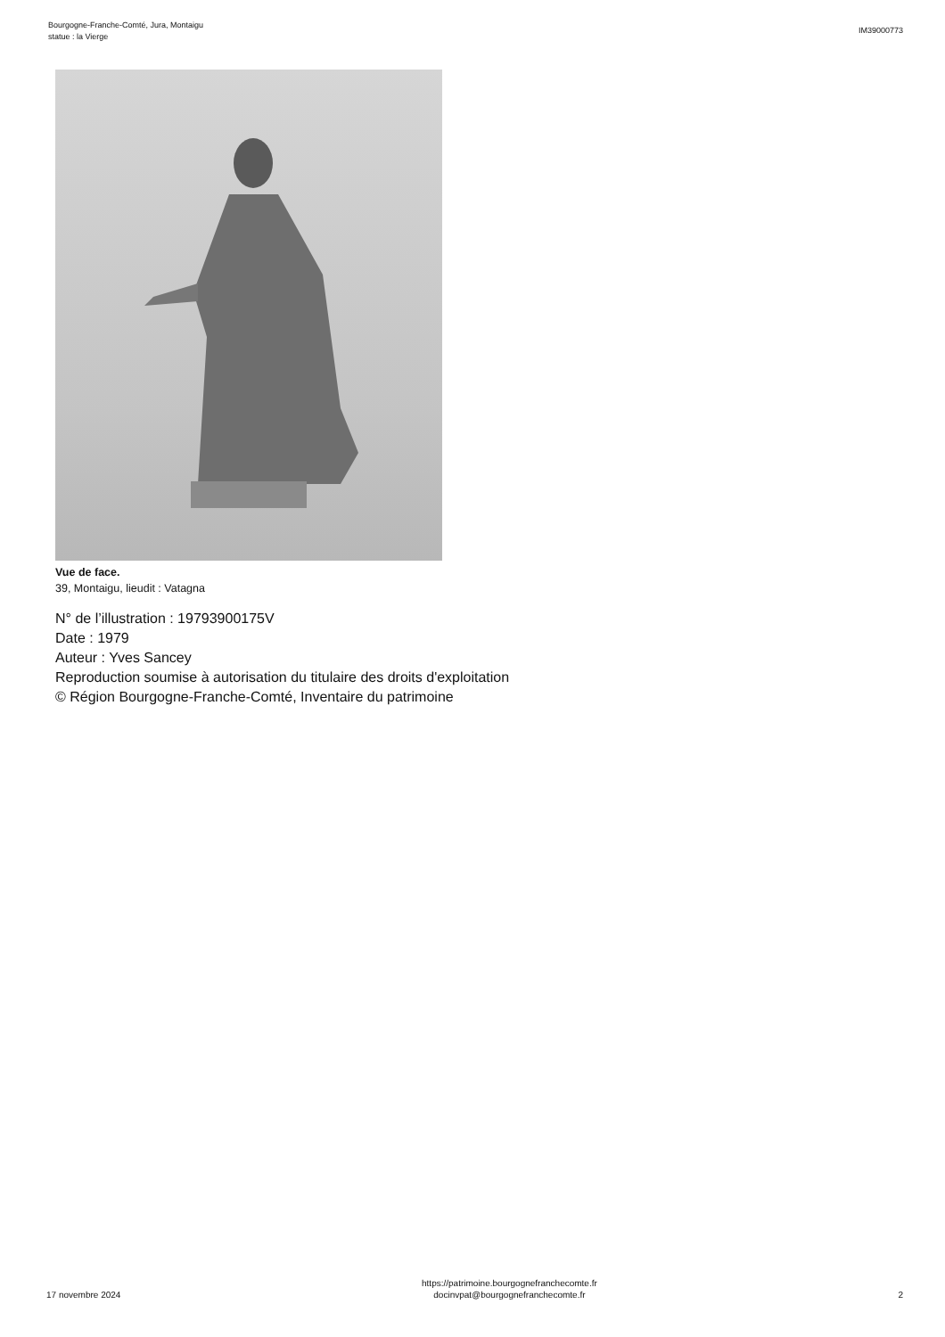Bourgogne-Franche-Comté, Jura, Montaigu
statue : la Vierge
IM39000773
Vue de face.
39, Montaigu, lieudit : Vatagna
N° de l’illustration : 19793900175V
Date : 1979
Auteur : Yves Sancey
Reproduction soumise à autorisation du titulaire des droits d'exploitation
© Région Bourgogne-Franche-Comté, Inventaire du patrimoine
17 novembre 2024
https://patrimoine.bourgognefranchecomte.fr
docinvpat@bourgognefranchecomte.fr
2